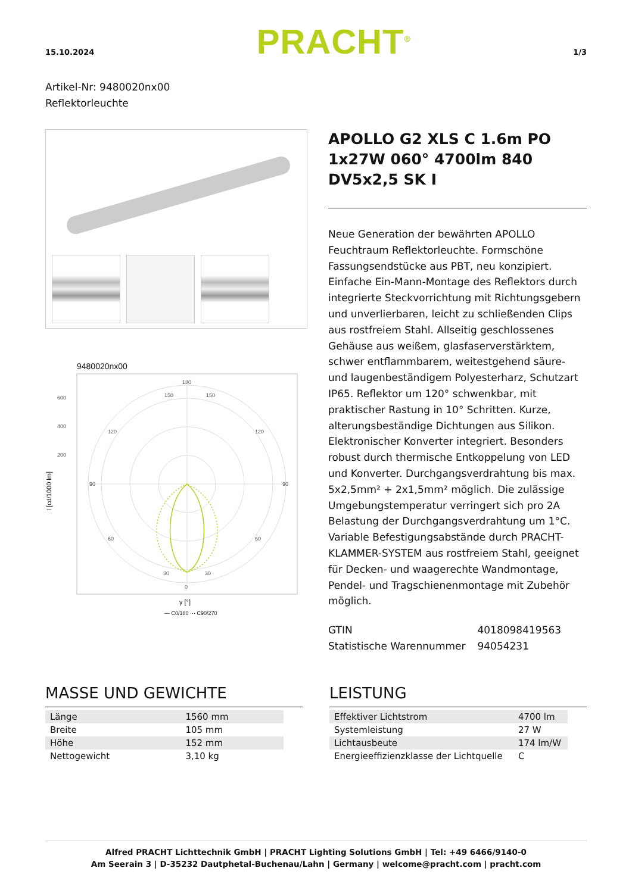15.10.2024 PRACHT<sup>®</sup> 1/3
Artikel-Nr: 9480020nx00
Reflektorleuchte
9480020nx00
180
0
90
90
600
400
200
150
150
120
120
60
60
30
30
γ [°]
— C0/180 ··· C90/270
I [cd/1000 lm]
APOLLO G2 XLS C 1.6m PO 1x27W 060° 4700lm 840 DV5x2,5 SK I
Neue Generation der bewährten APOLLO Feuchtraum Reflektorleuchte. Formschöne Fassungsendstücke aus PBT, neu konzipiert. Einfache Ein-Mann-Montage des Reflektors durch integrierte Steckvorrichtung mit Richtungsgebern und unverlierbaren, leicht zu schließenden Clips aus rostfreiem Stahl. Allseitig geschlossenes Gehäuse aus weißem, glasfaserverstärktem, schwer entflammbarem, weitestgehend säure- und laugenbeständigem Polyesterharz, Schutzart IP65. Reflektor um 120° schwenkbar, mit praktischer Rastung in 10° Schritten. Kurze, alterungsbeständige Dichtungen aus Silikon. Elektronischer Konverter integriert. Besonders robust durch thermische Entkoppelung von LED und Konverter. Durchgangsverdrahtung bis max. 5x2,5mm² + 2x1,5mm² möglich. Die zulässige Umgebungstemperatur verringert sich pro 2A Belastung der Durchgangsverdrahtung um 1°C. Variable Befestigungsabstände durch PRACHT-KLAMMER-SYSTEM aus rostfreiem Stahl, geeignet für Decken- und waagerechte Wandmontage, Pendel- und Tragschienenmontage mit Zubehör möglich.
| GTIN | 4018098419563 |
| Statistische Warennummer | 94054231 |
MASSE UND GEWICHTE
| Länge | 1560 mm |
| Breite | 105 mm |
| Höhe | 152 mm |
| Nettogewicht | 3,10 kg |
LEISTUNG
| Effektiver Lichtstrom | 4700 lm |
| Systemleistung | 27 W |
| Lichtausbeute | 174 lm/W |
| Energieeffizienzklasse der Lichtquelle | C |
Alfred PRACHT Lichttechnik GmbH | PRACHT Lighting Solutions GmbH | Tel: +49 6466/9140-0
Am Seerain 3 | D-35232 Dautphetal-Buchenau/Lahn | Germany | welcome@pracht.com | pracht.com